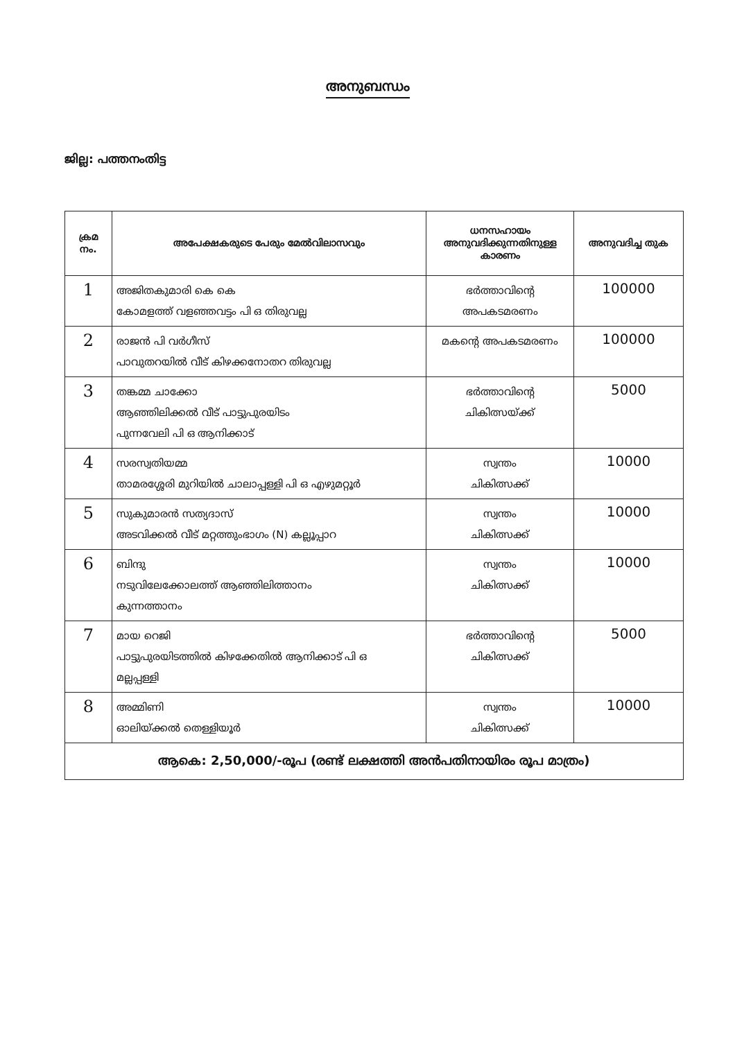അനുബന്ധം
ജില്ല: പത്തനംതിട്ട
| ക്രമ നം. | അപേക്ഷകരുടെ പേരും മേൽവിലാസവും | ധനസഹായം അനുവദിക്കുന്നതിനുള്ള കാരണം | അനുവദിച്ച തുക |
| --- | --- | --- | --- |
| 1 | അജിതകുമാരി കെ കെ കോമളത്ത് വളഞ്ഞവട്ടം പി ഒ തിരുവല്ല | ഭർത്താവിന്റെ അപകടമരണം | 100000 |
| 2 | രാജൻ പി വർഗീസ് പാവുതറയിൽ വീട് കിഴക്കനോതറ തിരുവല്ല | മകന്റെ അപകടമരണം | 100000 |
| 3 | തങ്കമ്മ ചാക്കോ ആഞ്ഞിലിക്കൽ വീട് പാട്ടുപുരയിടം പുന്നവേലി പി ഒ ആനിക്കാട് | ഭർത്താവിന്റെ ചികിത്സയ്ക്ക് | 5000 |
| 4 | സരസ്വതിയമ്മ താമരശ്ശേരി മുറിയിൽ ചാലാപ്പള്ളി പി ഒ എഴുമറ്റൂർ | സ്വന്തം ചികിത്സക്ക് | 10000 |
| 5 | സുകുമാരൻ സത്യദാസ് അടവിക്കൽ വീട് മറ്റത്തുംഭാഗം (N) കല്ലൂപ്പാറ | സ്വന്തം ചികിത്സക്ക് | 10000 |
| 6 | ബിന്ദു നടുവിലേക്കോലത്ത് ആഞ്ഞിലിത്താനം കുന്നത്താനം | സ്വന്തം ചികിത്സക്ക് | 10000 |
| 7 | മായ റെജി പാട്ടുപുരയിടത്തിൽ കിഴക്കേതിൽ ആനിക്കാട് പി ഒ മല്ലപ്പള്ളി | ഭർത്താവിന്റെ ചികിത്സക്ക് | 5000 |
| 8 | അമ്മിണി ഓലിയ്ക്കൽ തെള്ളിയൂർ | സ്വന്തം ചികിത്സക്ക് | 10000 |
| ആകെ: 2,50,000/-രൂപ (രണ്ട് ലക്ഷത്തി അൻപതിനായിരം രൂപ മാത്രം) | | | |